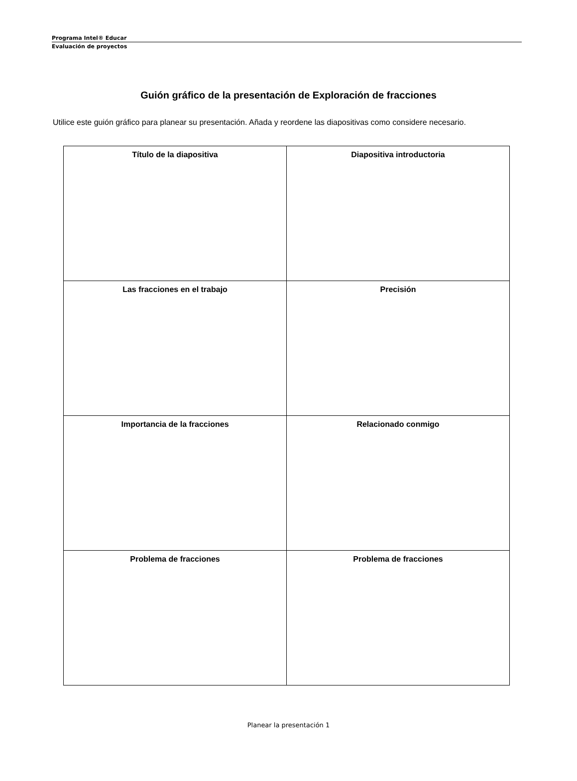Programa Intel® Educar
Evaluación de proyectos
Guión gráfico de la presentación de Exploración de fracciones
Utilice este guión gráfico para planear su presentación. Añada y reordene las diapositivas como considere necesario.
| Título de la diapositiva | Diapositiva introductoria |
| Las fracciones en el trabajo | Precisión |
| Importancia de la fracciones | Relacionado conmigo |
| Problema de fracciones | Problema de fracciones |
Planear la presentación 1